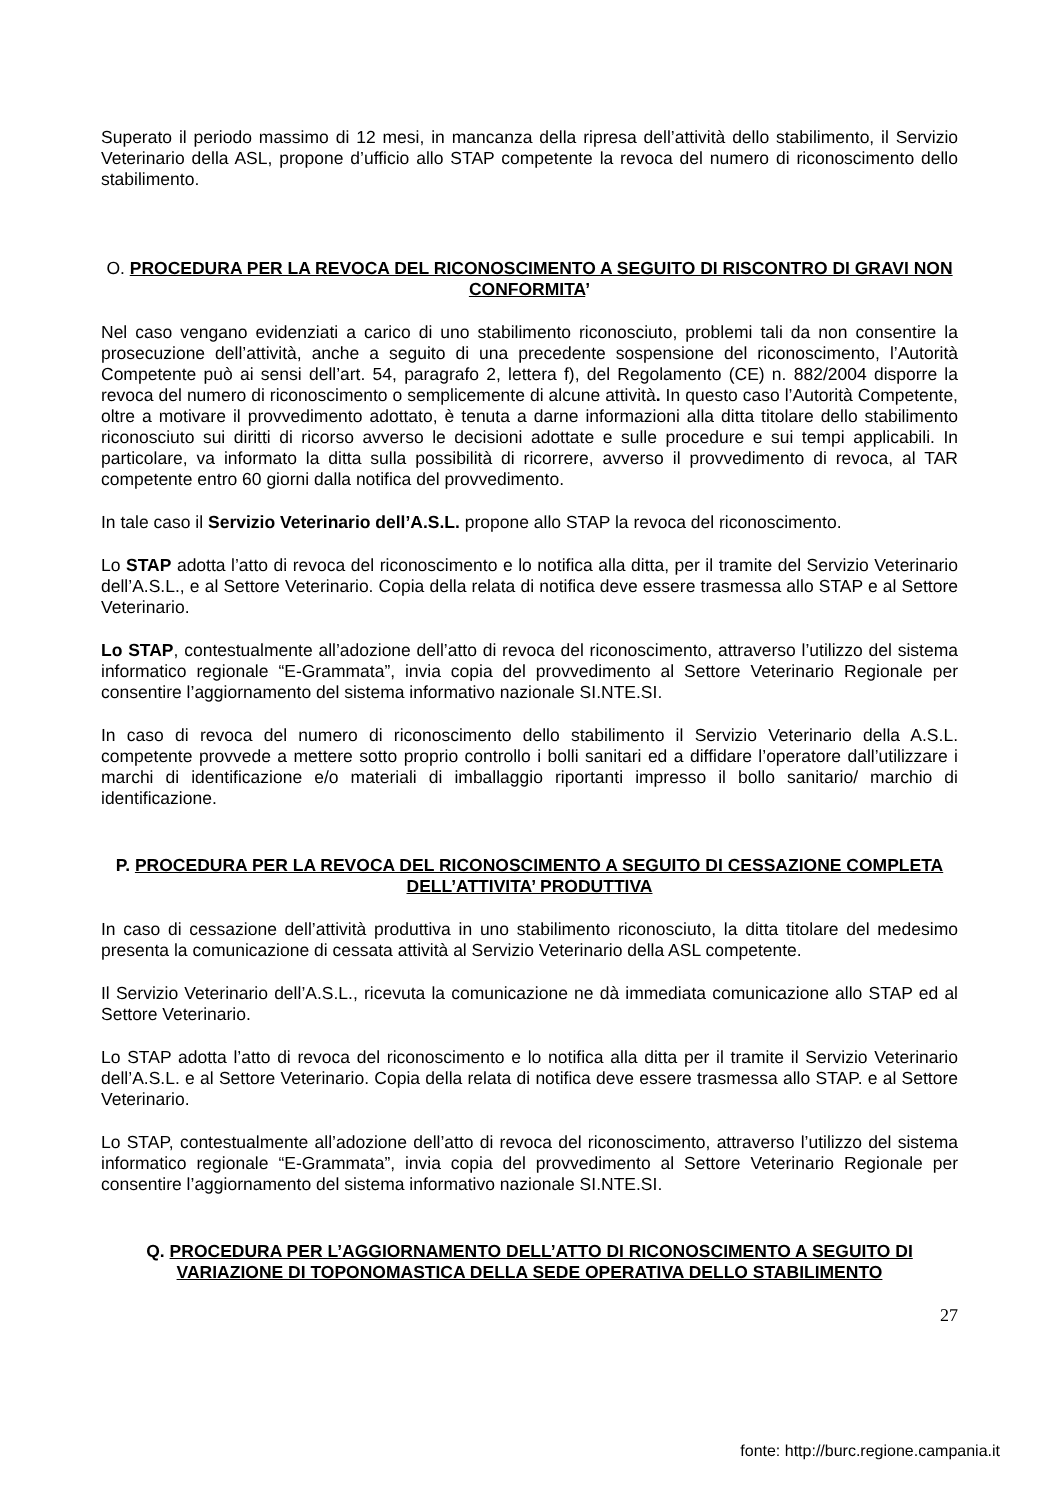Superato il periodo massimo di 12 mesi, in mancanza della ripresa dell’attività dello stabilimento, il Servizio Veterinario della ASL, propone d’ufficio allo STAP competente la revoca del numero di riconoscimento dello stabilimento.
O. PROCEDURA PER LA REVOCA DEL RICONOSCIMENTO A SEGUITO DI RISCONTRO DI GRAVI NON CONFORMITA’
Nel caso vengano evidenziati a carico di uno stabilimento riconosciuto, problemi tali da non consentire la prosecuzione dell’attività, anche a seguito di una precedente sospensione del riconoscimento, l’Autorità Competente può ai sensi dell’art. 54, paragrafo 2, lettera f), del Regolamento (CE) n. 882/2004 disporre la revoca del numero di riconoscimento o semplicemente di alcune attività. In questo caso l’Autorità Competente, oltre a motivare il provvedimento adottato, è tenuta a darne informazioni alla ditta titolare dello stabilimento riconosciuto sui diritti di ricorso avverso le decisioni adottate e sulle procedure e sui tempi applicabili. In particolare, va informato la ditta sulla possibilità di ricorrere, avverso il provvedimento di revoca, al TAR competente entro 60 giorni dalla notifica del provvedimento.
In tale caso il Servizio Veterinario dell’A.S.L. propone allo STAP la revoca del riconoscimento.
Lo STAP adotta l’atto di revoca del riconoscimento e lo notifica alla ditta, per il tramite del Servizio Veterinario dell’A.S.L., e al Settore Veterinario. Copia della relata di notifica deve essere trasmessa allo STAP e al Settore Veterinario.
Lo STAP, contestualmente all’adozione dell’atto di revoca del riconoscimento, attraverso l’utilizzo del sistema informatico regionale “E-Grammata”, invia copia del provvedimento al Settore Veterinario Regionale per consentire l’aggiornamento del sistema informativo nazionale SI.NTE.SI.
In caso di revoca del numero di riconoscimento dello stabilimento il Servizio Veterinario della A.S.L. competente provvede a mettere sotto proprio controllo i bolli sanitari ed a diffidare l’operatore dall’utilizzare i marchi di identificazione e/o materiali di imballaggio riportanti impresso il bollo sanitario/ marchio di identificazione.
P. PROCEDURA PER LA REVOCA DEL RICONOSCIMENTO A SEGUITO DI CESSAZIONE COMPLETA DELL’ATTIVITA’ PRODUTTIVA
In caso di cessazione dell’attività produttiva in uno stabilimento riconosciuto, la ditta titolare del medesimo presenta la comunicazione di cessata attività al Servizio Veterinario della ASL competente.
Il Servizio Veterinario dell’A.S.L., ricevuta la comunicazione ne dà immediata comunicazione allo STAP ed al Settore Veterinario.
Lo STAP adotta l’atto di revoca del riconoscimento e lo notifica alla ditta per il tramite il Servizio Veterinario dell’A.S.L. e al Settore Veterinario. Copia della relata di notifica deve essere trasmessa allo STAP. e al Settore Veterinario.
Lo STAP, contestualmente all’adozione dell’atto di revoca del riconoscimento, attraverso l’utilizzo del sistema informatico regionale “E-Grammata”, invia copia del provvedimento al Settore Veterinario Regionale per consentire l’aggiornamento del sistema informativo nazionale SI.NTE.SI.
Q. PROCEDURA PER L’AGGIORNAMENTO DELL’ATTO DI RICONOSCIMENTO A SEGUITO DI VARIAZIONE DI TOPONOMASTICA DELLA SEDE OPERATIVA DELLO STABILIMENTO
27
fonte: http://burc.regione.campania.it